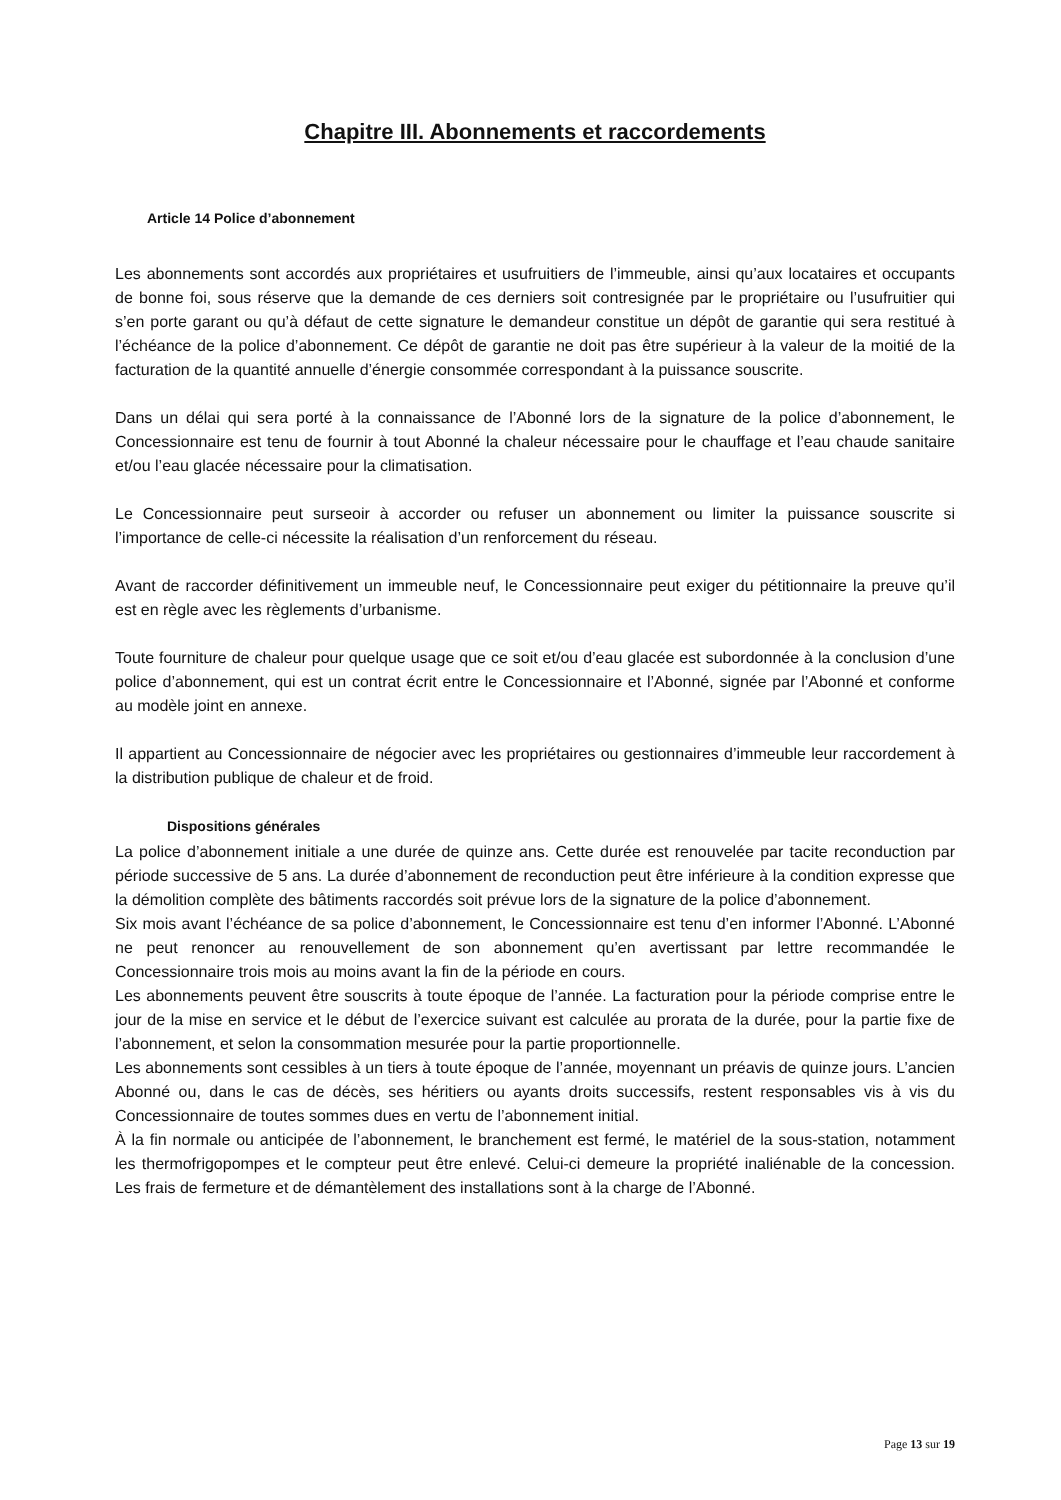Chapitre III. Abonnements et raccordements
Article 14 Police d’abonnement
Les abonnements sont accordés aux propriétaires et usufruitiers de l’immeuble, ainsi qu’aux locataires et occupants de bonne foi, sous réserve que la demande de ces derniers soit contresignée par le propriétaire ou l’usufruitier qui s’en porte garant ou qu’à défaut de cette signature le demandeur constitue un dépôt de garantie qui sera restitué à l’échéance de la police d’abonnement. Ce dépôt de garantie ne doit pas être supérieur à la valeur de la moitié de la facturation de la quantité annuelle d’énergie consommée correspondant à la puissance souscrite.
Dans un délai qui sera porté à la connaissance de l’Abonné lors de la signature de la police d’abonnement, le Concessionnaire est tenu de fournir à tout Abonné la chaleur nécessaire pour le chauffage et l’eau chaude sanitaire et/ou l’eau glacée nécessaire pour la climatisation.
Le Concessionnaire peut surseoir à accorder ou refuser un abonnement ou limiter la puissance souscrite si l’importance de celle-ci nécessite la réalisation d’un renforcement du réseau.
Avant de raccorder définitivement un immeuble neuf, le Concessionnaire peut exiger du pétitionnaire la preuve qu’il est en règle avec les règlements d’urbanisme.
Toute fourniture de chaleur pour quelque usage que ce soit et/ou d’eau glacée est subordonnée à la conclusion d’une police d’abonnement, qui est un contrat écrit entre le Concessionnaire et l’Abonné, signée par l’Abonné et conforme au modèle joint en annexe.
Il appartient au Concessionnaire de négocier avec les propriétaires ou gestionnaires d’immeuble leur raccordement à la distribution publique de chaleur et de froid.
Dispositions générales
La police d’abonnement initiale a une durée de quinze ans. Cette durée est renouvelée par tacite reconduction par période successive de 5 ans. La durée d’abonnement de reconduction peut être inférieure à la condition expresse que la démolition complète des bâtiments raccordés soit prévue lors de la signature de la police d’abonnement.
Six mois avant l’échéance de sa police d’abonnement, le Concessionnaire est tenu d’en informer l’Abonné. L’Abonné ne peut renoncer au renouvellement de son abonnement qu’en avertissant par lettre recommandée le Concessionnaire trois mois au moins avant la fin de la période en cours.
Les abonnements peuvent être souscrits à toute époque de l’année. La facturation pour la période comprise entre le jour de la mise en service et le début de l’exercice suivant est calculée au prorata de la durée, pour la partie fixe de l’abonnement, et selon la consommation mesurée pour la partie proportionnelle.
Les abonnements sont cessibles à un tiers à toute époque de l’année, moyennant un préavis de quinze jours. L’ancien Abonné ou, dans le cas de décès, ses héritiers ou ayants droits successifs, restent responsables vis à vis du Concessionnaire de toutes sommes dues en vertu de l’abonnement initial.
À la fin normale ou anticipée de l’abonnement, le branchement est fermé, le matériel de la sous-station, notamment les thermofrigopompes et le compteur peut être enlevé. Celui-ci demeure la propriété inaliénable de la concession. Les frais de fermeture et de démantèlement des installations sont à la charge de l’Abonné.
Page 13 sur 19